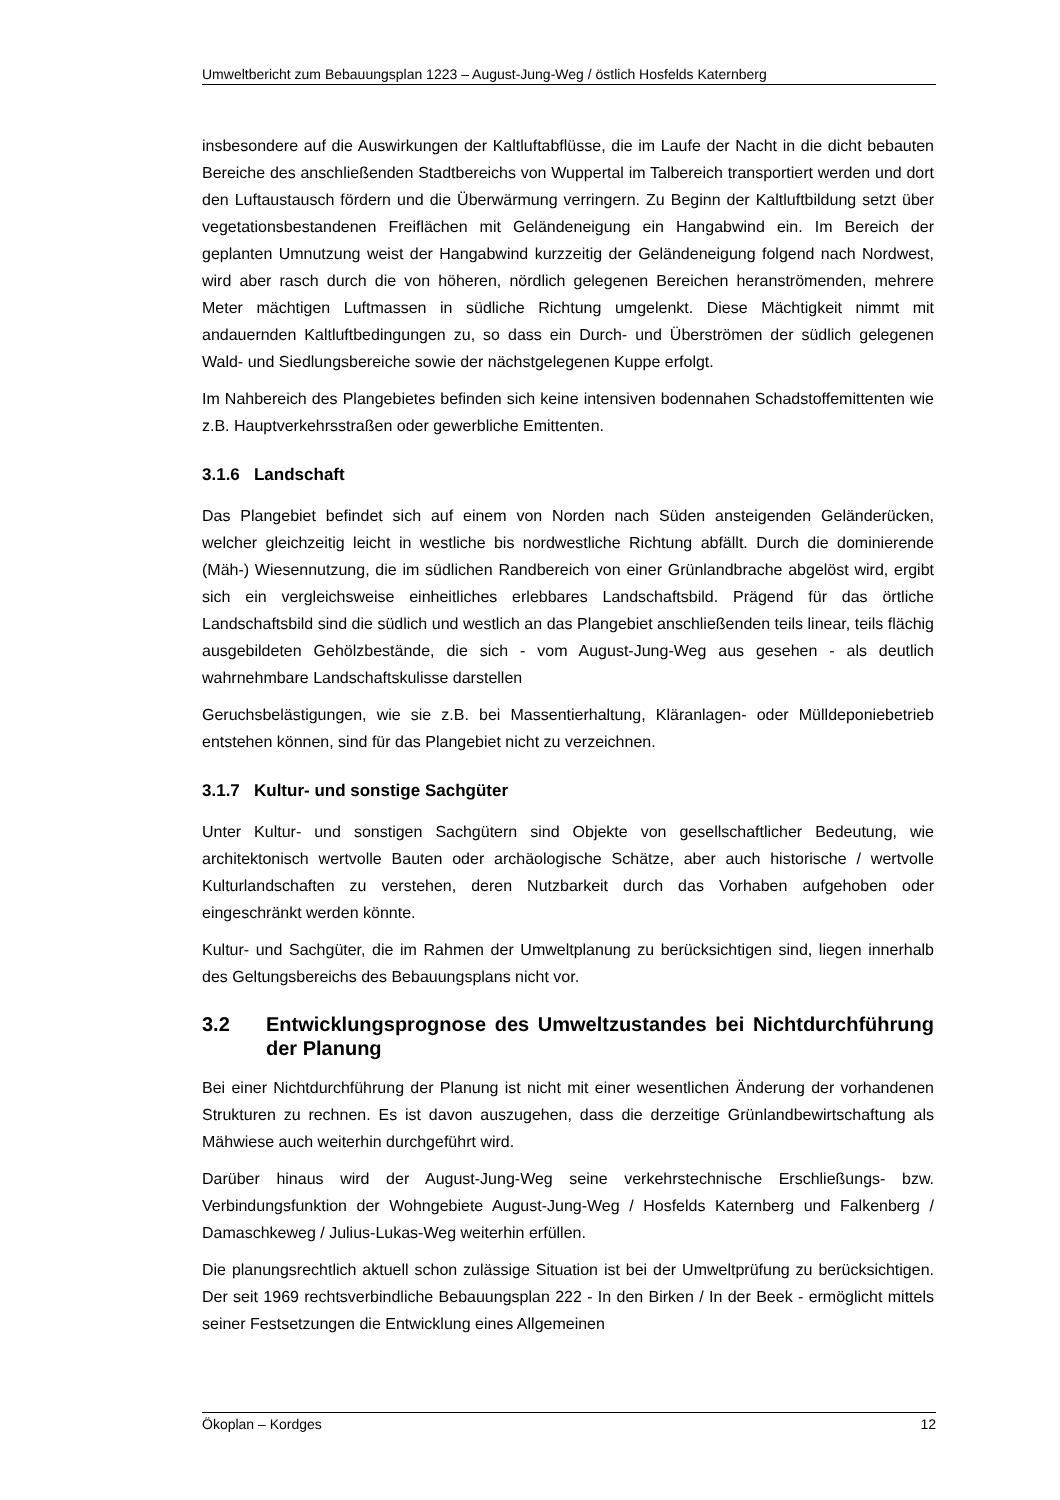Umweltbericht zum Bebauungsplan 1223 – August-Jung-Weg / östlich Hosfelds Katernberg
insbesondere auf die Auswirkungen der Kaltluftabflüsse, die im Laufe der Nacht in die dicht bebauten Bereiche des anschließenden Stadtbereichs von Wuppertal im Talbereich transportiert werden und dort den Luftaustausch fördern und die Überwärmung verringern. Zu Beginn der Kaltluftbildung setzt über vegetationsbestandenen Freiflächen mit Geländeneigung ein Hangabwind ein. Im Bereich der geplanten Umnutzung weist der Hangabwind kurzzeitig der Geländeneigung folgend nach Nordwest, wird aber rasch durch die von höheren, nördlich gelegenen Bereichen heranströmenden, mehrere Meter mächtigen Luftmassen in südliche Richtung umgelenkt. Diese Mächtigkeit nimmt mit andauernden Kaltluftbedingungen zu, so dass ein Durch- und Überströmen der südlich gelegenen Wald- und Siedlungsbereiche sowie der nächstgelegenen Kuppe erfolgt.
Im Nahbereich des Plangebietes befinden sich keine intensiven bodennahen Schadstoffemittenten wie z.B. Hauptverkehrsstraßen oder gewerbliche Emittenten.
3.1.6 Landschaft
Das Plangebiet befindet sich auf einem von Norden nach Süden ansteigenden Geländerücken, welcher gleichzeitig leicht in westliche bis nordwestliche Richtung abfällt. Durch die dominierende (Mäh-) Wiesennutzung, die im südlichen Randbereich von einer Grünlandbrache abgelöst wird, ergibt sich ein vergleichsweise einheitliches erlebbares Landschaftsbild. Prägend für das örtliche Landschaftsbild sind die südlich und westlich an das Plangebiet anschließenden teils linear, teils flächig ausgebildeten Gehölzbestände, die sich - vom August-Jung-Weg aus gesehen - als deutlich wahrnehmbare Landschaftskulisse darstellen
Geruchsbelästigungen, wie sie z.B. bei Massentierhaltung, Kläranlagen- oder Mülldeponiebetrieb entstehen können, sind für das Plangebiet nicht zu verzeichnen.
3.1.7 Kultur- und sonstige Sachgüter
Unter Kultur- und sonstigen Sachgütern sind Objekte von gesellschaftlicher Bedeutung, wie architektonisch wertvolle Bauten oder archäologische Schätze, aber auch historische / wertvolle Kulturlandschaften zu verstehen, deren Nutzbarkeit durch das Vorhaben aufgehoben oder eingeschränkt werden könnte.
Kultur- und Sachgüter, die im Rahmen der Umweltplanung zu berücksichtigen sind, liegen innerhalb des Geltungsbereichs des Bebauungsplans nicht vor.
3.2 Entwicklungsprognose des Umweltzustandes bei Nichtdurchführung der Planung
Bei einer Nichtdurchführung der Planung ist nicht mit einer wesentlichen Änderung der vorhandenen Strukturen zu rechnen. Es ist davon auszugehen, dass die derzeitige Grünlandbewirtschaftung als Mähwiese auch weiterhin durchgeführt wird.
Darüber hinaus wird der August-Jung-Weg seine verkehrstechnische Erschließungs- bzw. Verbindungsfunktion der Wohngebiete August-Jung-Weg / Hosfelds Katernberg und Falkenberg / Damaschkeweg / Julius-Lukas-Weg weiterhin erfüllen.
Die planungsrechtlich aktuell schon zulässige Situation ist bei der Umweltprüfung zu berücksichtigen. Der seit 1969 rechtsverbindliche Bebauungsplan 222 - In den Birken / In der Beek - ermöglicht mittels seiner Festsetzungen die Entwicklung eines Allgemeinen
Ökoplan – Kordges 12